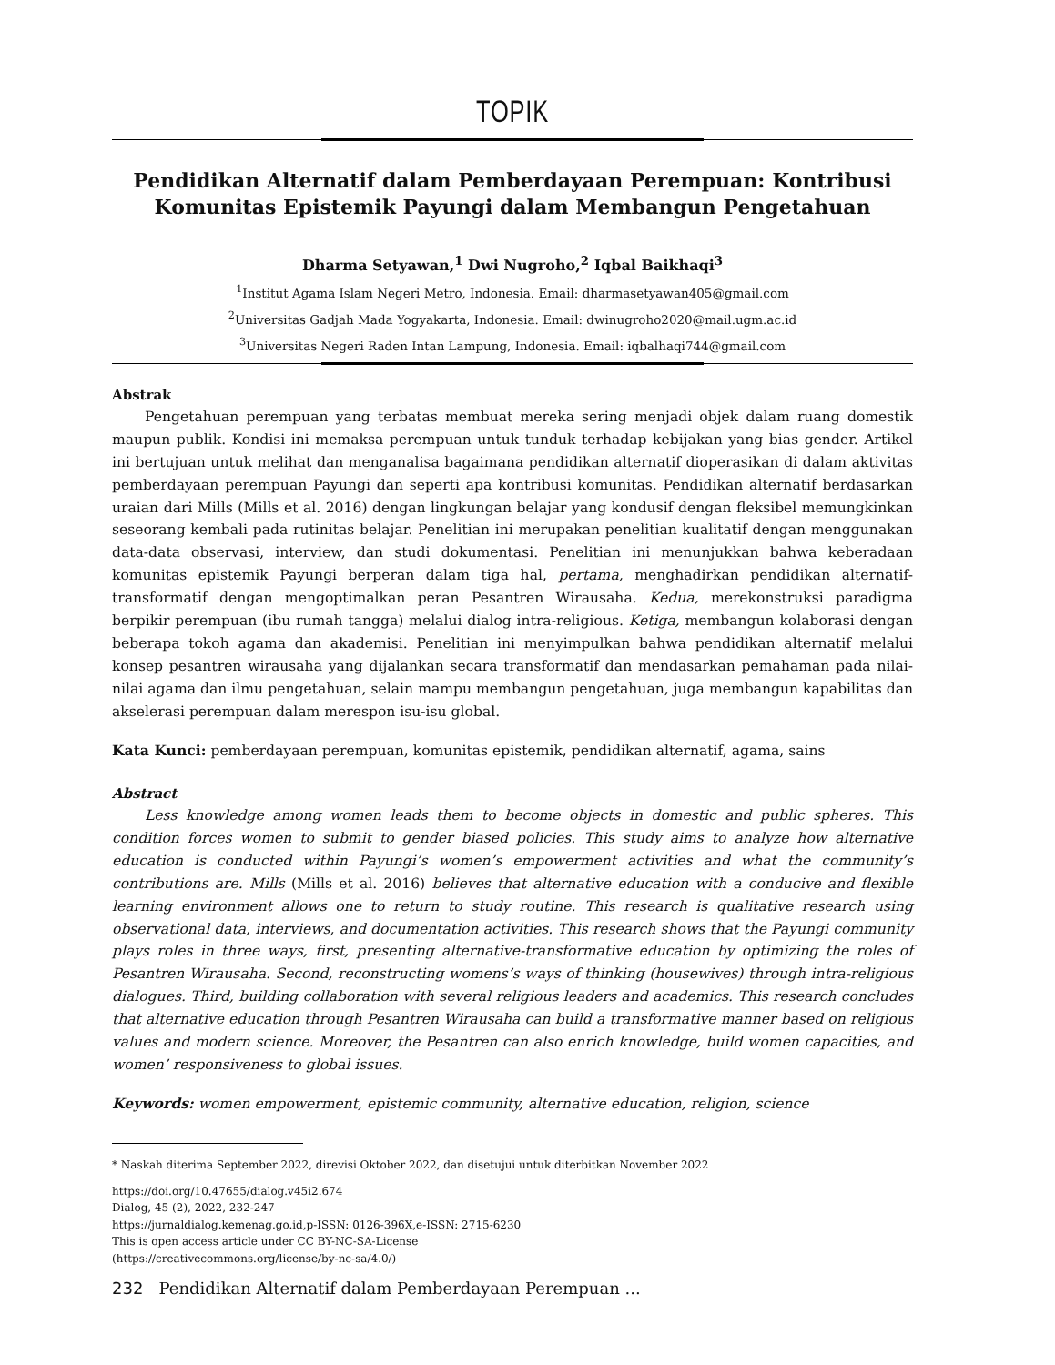TOPIK
Pendidikan Alternatif dalam Pemberdayaan Perempuan: Kontribusi Komunitas Epistemik Payungi dalam Membangun Pengetahuan
Dharma Setyawan,<sup>1</sup> Dwi Nugroho,<sup>2</sup> Iqbal Baikhaqi<sup>3</sup>
<sup>1</sup> Institut Agama Islam Negeri Metro, Indonesia. Email: dharmasetyawan405@gmail.com
<sup>2</sup> Universitas Gadjah Mada Yogyakarta, Indonesia. Email: dwinugroho2020@mail.ugm.ac.id
<sup>3</sup> Universitas Negeri Raden Intan Lampung, Indonesia. Email: iqbalhaqi744@gmail.com
Abstrak
Pengetahuan perempuan yang terbatas membuat mereka sering menjadi objek dalam ruang domestik maupun publik. Kondisi ini memaksa perempuan untuk tunduk terhadap kebijakan yang bias gender. Artikel ini bertujuan untuk melihat dan menganalisa bagaimana pendidikan alternatif dioperasikan di dalam aktivitas pemberdayaan perempuan Payungi dan seperti apa kontribusi komunitas. Pendidikan alternatif berdasarkan uraian dari Mills (Mills et al. 2016) dengan lingkungan belajar yang kondusif dengan fleksibel memungkinkan seseorang kembali pada rutinitas belajar. Penelitian ini merupakan penelitian kualitatif dengan menggunakan data-data observasi, interview, dan studi dokumentasi. Penelitian ini menunjukkan bahwa keberadaan komunitas epistemik Payungi berperan dalam tiga hal, pertama, menghadirkan pendidikan alternatif-transformatif dengan mengoptimalkan peran Pesantren Wirausaha. Kedua, merekonstruksi paradigma berpikir perempuan (ibu rumah tangga) melalui dialog intra-religious. Ketiga, membangun kolaborasi dengan beberapa tokoh agama dan akademisi. Penelitian ini menyimpulkan bahwa pendidikan alternatif melalui konsep pesantren wirausaha yang dijalankan secara transformatif dan mendasarkan pemahaman pada nilai-nilai agama dan ilmu pengetahuan, selain mampu membangun pengetahuan, juga membangun kapabilitas dan akselerasi perempuan dalam merespon isu-isu global.
Kata Kunci: pemberdayaan perempuan, komunitas epistemik, pendidikan alternatif, agama, sains
Abstract
Less knowledge among women leads them to become objects in domestic and public spheres. This condition forces women to submit to gender biased policies. This study aims to analyze how alternative education is conducted within Payungi’s women’s empowerment activities and what the community’s contributions are. Mills (Mills et al. 2016) believes that alternative education with a conducive and flexible learning environment allows one to return to study routine. This research is qualitative research using observational data, interviews, and documentation activities. This research shows that the Payungi community plays roles in three ways, first, presenting alternative-transformative education by optimizing the roles of Pesantren Wirausaha. Second, reconstructing womens’s ways of thinking (housewives) through intra-religious dialogues. Third, building collaboration with several religious leaders and academics. This research concludes that alternative education through Pesantren Wirausaha can build a transformative manner based on religious values and modern science. Moreover, the Pesantren can also enrich knowledge, build women capacities, and women’ responsiveness to global issues.
Keywords: women empowerment, epistemic community, alternative education, religion, science
* Naskah diterima September 2022, direvisi Oktober 2022, dan disetujui untuk diterbitkan November 2022
https://doi.org/10.47655/dialog.v45i2.674
Dialog, 45 (2), 2022, 232-247
https://jurnaldialog.kemenag.go.id,p-ISSN: 0126-396X,e-ISSN: 2715-6230
This is open access article under CC BY-NC-SA-License
(https://creativecommons.org/license/by-nc-sa/4.0/)
232 Pendidikan Alternatif dalam Pemberdayaan Perempuan ...